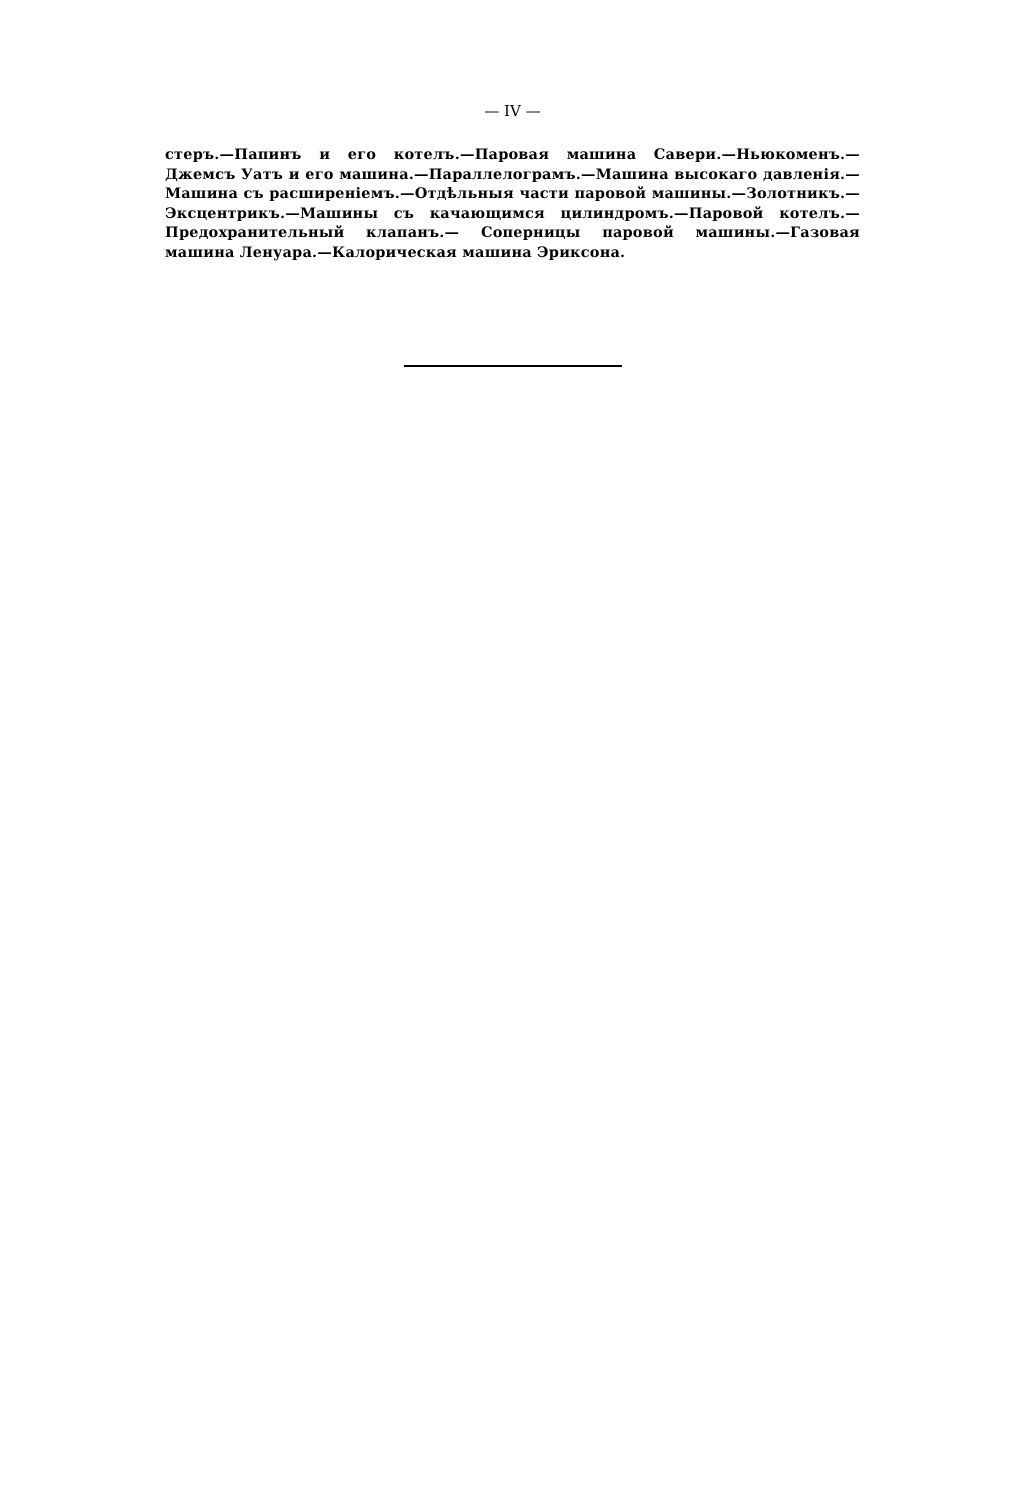— IV —
стеръ.—Папинъ и его котелъ.—Паровая машина Савери.—Ньюкоменъ.—Джемсъ Уатъ и его машина.—Параллелограмъ.—Машина высокаго давленія.—Машина съ расширеніемъ.—Отдѣльныя части паровой машины.—Золотникъ.—Эксцентрикъ.—Машины съ качающимся цилиндромъ.—Паровой котелъ.—Предохранительный клапанъ.— Соперницы паровой машины.—Газовая машина Ленуара.—Калорическая машина Эриксона.